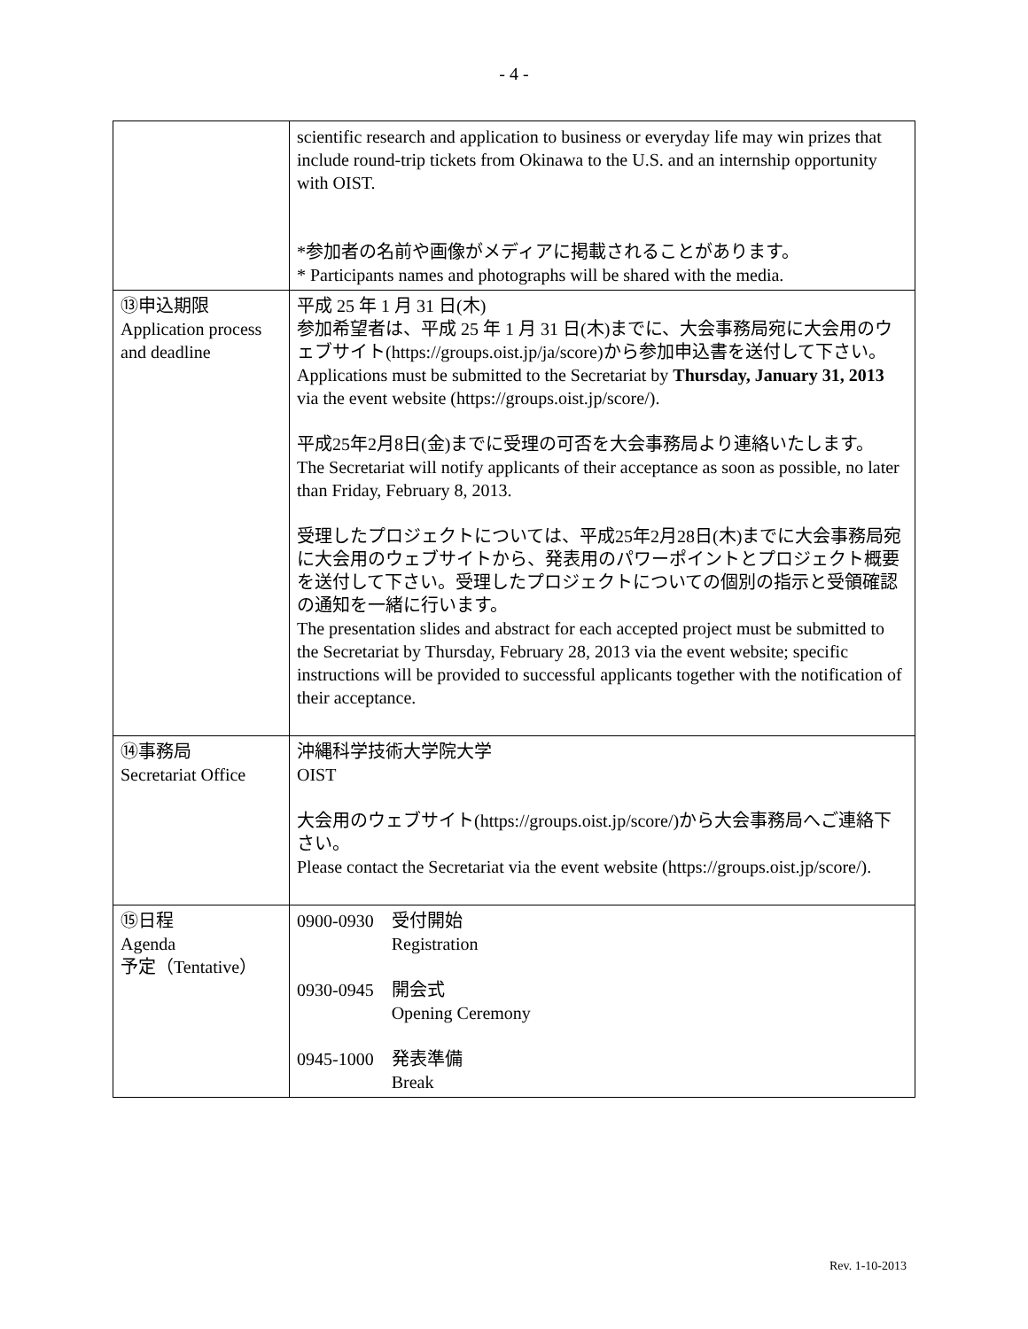- 4 -
| | scientific research and application to business or everyday life may win prizes that include round-trip tickets from Okinawa to the U.S. and an internship opportunity with OIST. *参加者の名前や画像がメディアに掲載されることがあります。 * Participants names and photographs will be shared with the media. |
| ⑬申込期限 Application process and deadline | 平成 25 年 1 月 31 日(木) 参加希望者は、平成 25 年 1 月 31 日(木)までに、大会事務局宛に大会用のウェブサイト( https://groups.oist.jp/ja/score )から参加申込書を送付して下さい。 Applications must be submitted to the Secretariat by Thursday, January 31, 2013 via the event website ( https://groups.oist.jp/score/ ). 平成25年2月8日(金)までに受理の可否を大会事務局より連絡いたします。 The Secretariat will notify applicants of their acceptance as soon as possible, no later than Friday, February 8, 2013. 受理したプロジェクトについては、平成25年2月28日(木)までに大会事務局宛に大会用のウェブサイトから、発表用のパワーポイントとプロジェクト概要を送付して下さい。受理したプロジェクトについての個別の指示と受領確認の通知を一緒に行います。 The presentation slides and abstract for each accepted project must be submitted to the Secretariat by Thursday, February 28, 2013 via the event website; specific instructions will be provided to successful applicants together with the notification of their acceptance. |
| ⑭事務局 Secretariat Office | 沖縄科学技術大学院大学 OIST 大会用のウェブサイト( https://groups.oist.jp/score/ )から大会事務局へご連絡下さい。 Please contact the Secretariat via the event website ( https://groups.oist.jp/score/ ). |
| ⑮日程 Agenda 予定（Tentative） | / 0900-0930 / 受付開始 Registration / / 0930-0945 / 開会式 Opening Ceremony / / 0945-1000 / 発表準備 Break / |
Rev. 1-10-2013